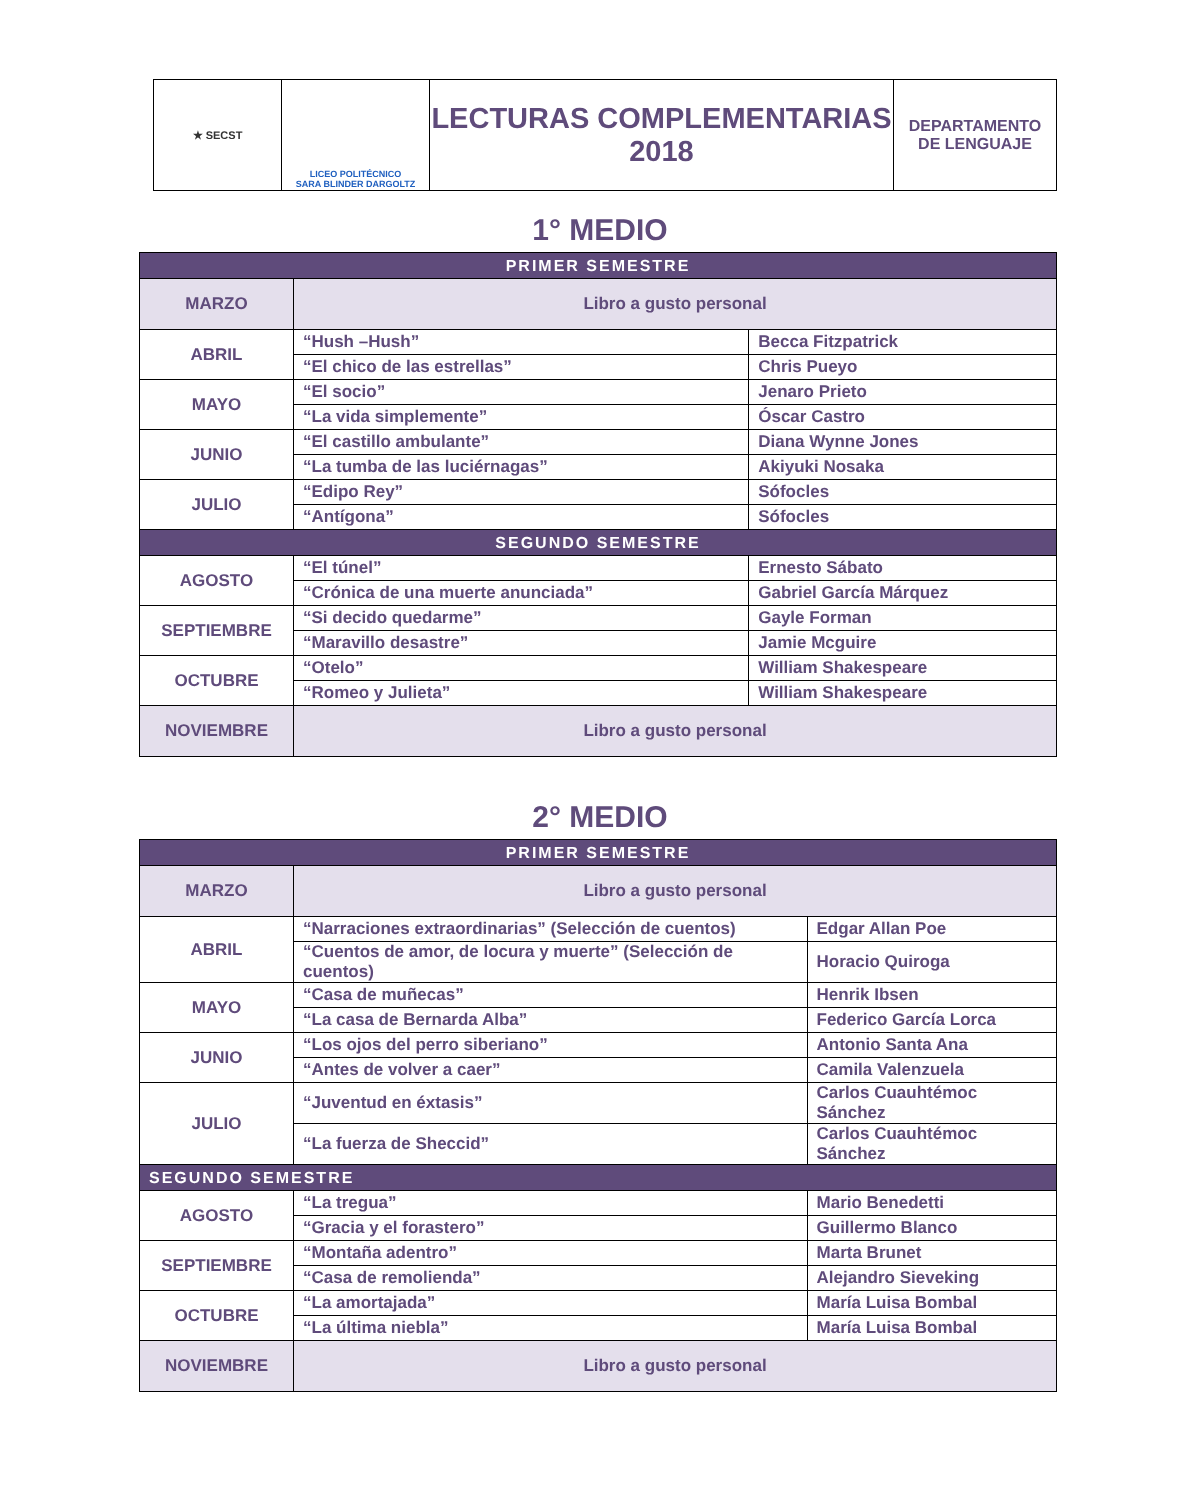| ★ SECST | LICEO POLITÉCNICO SARA BLINDER DARGOLTZ | LECTURAS COMPLEMENTARIAS 2018 | DEPARTAMENTO DE LENGUAJE |
1° MEDIO
| PRIMER SEMESTRE | | |
| --- | --- | --- |
| MARZO | Libro a gusto personal | |
| ABRIL | “Hush –Hush” | Becca Fitzpatrick |
| | “El chico de las estrellas” | Chris Pueyo |
| MAYO | “El socio” | Jenaro Prieto |
| | “La vida simplemente” | Óscar Castro |
| JUNIO | “El castillo ambulante” | Diana Wynne Jones |
| | “La tumba de las luciérnagas” | Akiyuki Nosaka |
| JULIO | “Edipo Rey” | Sófocles |
| | “Antígona” | Sófocles |
| SEGUNDO SEMESTRE | | |
| AGOSTO | “El túnel” | Ernesto Sábato |
| | “Crónica de una muerte anunciada” | Gabriel García Márquez |
| SEPTIEMBRE | “Si decido quedarme” | Gayle Forman |
| | “Maravillo desastre” | Jamie Mcguire |
| OCTUBRE | “Otelo” | William Shakespeare |
| | “Romeo y Julieta” | William Shakespeare |
| NOVIEMBRE | Libro a gusto personal | |
2° MEDIO
| PRIMER SEMESTRE | | |
| --- | --- | --- |
| MARZO | Libro a gusto personal | |
| ABRIL | “Narraciones extraordinarias” (Selección de cuentos) | Edgar Allan Poe |
| | “Cuentos de amor, de locura y muerte” (Selección de cuentos) | Horacio Quiroga |
| MAYO | “Casa de muñecas” | Henrik Ibsen |
| | “La casa de Bernarda Alba” | Federico García Lorca |
| JUNIO | “Los ojos del perro siberiano” | Antonio Santa Ana |
| | “Antes de volver a caer” | Camila Valenzuela |
| JULIO | “Juventud en éxtasis” | Carlos Cuauhtémoc Sánchez |
| | “La fuerza de Sheccid” | Carlos Cuauhtémoc Sánchez |
| SEGUNDO SEMESTRE | | |
| AGOSTO | “La tregua” | Mario Benedetti |
| | “Gracia y el forastero” | Guillermo Blanco |
| SEPTIEMBRE | “Montaña adentro” | Marta Brunet |
| | “Casa de remolienda” | Alejandro Sieveking |
| OCTUBRE | “La amortajada” | María Luisa Bombal |
| | “La última niebla” | María Luisa Bombal |
| NOVIEMBRE | Libro a gusto personal | |